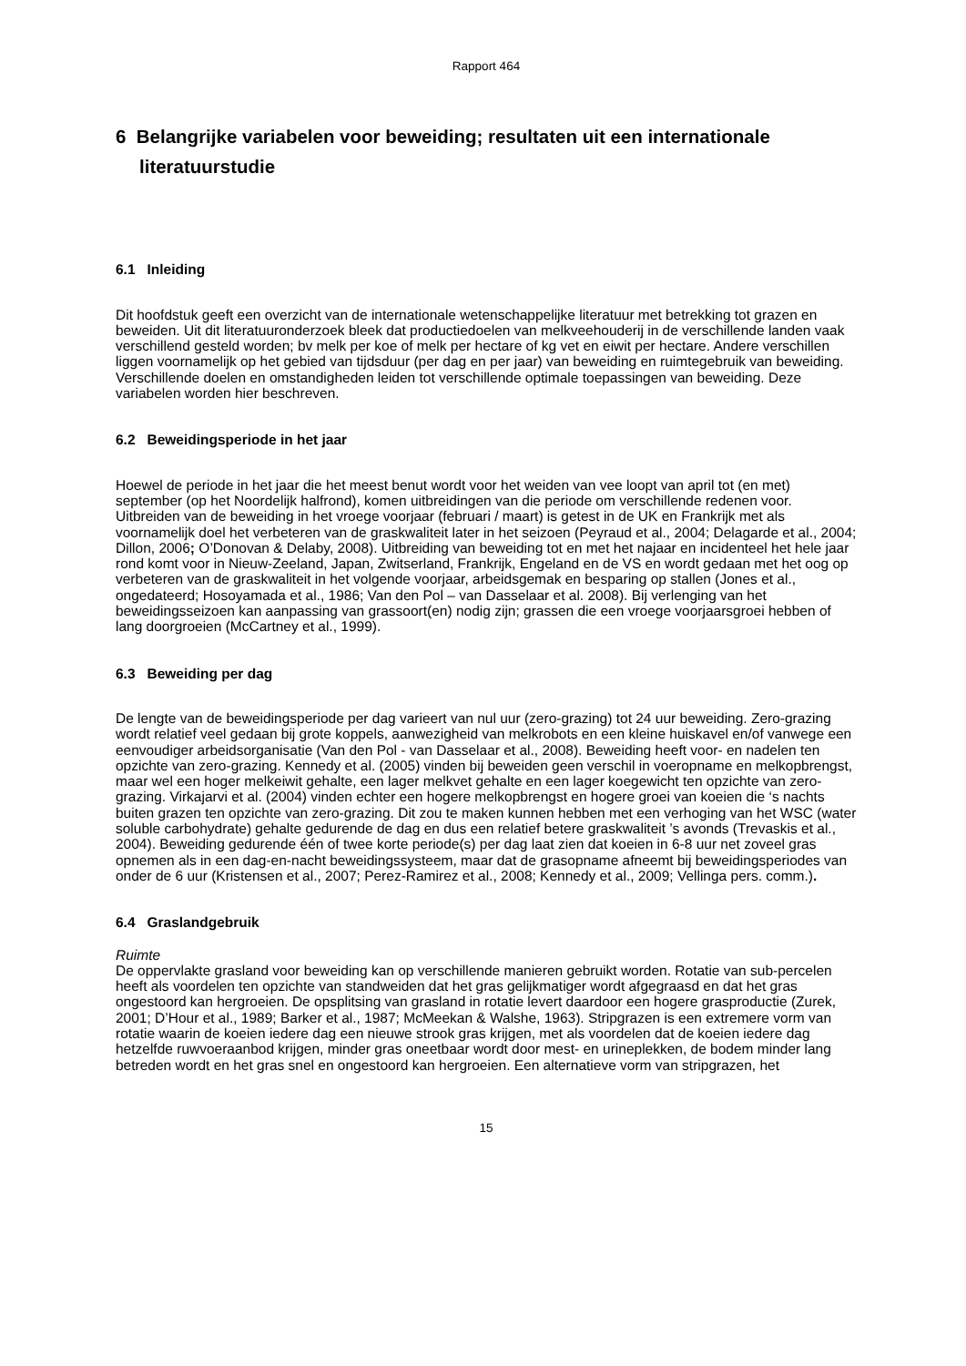Rapport 464
6 Belangrijke variabelen voor beweiding; resultaten uit een internationale literatuurstudie
6.1 Inleiding
Dit hoofdstuk geeft een overzicht van de internationale wetenschappelijke literatuur met betrekking tot grazen en beweiden. Uit dit literatuuronderzoek bleek dat productiedoelen van melkveehouderij in de verschillende landen vaak verschillend gesteld worden; bv melk per koe of melk per hectare of kg vet en eiwit per hectare. Andere verschillen liggen voornamelijk op het gebied van tijdsduur (per dag en per jaar) van beweiding en ruimtegebruik van beweiding. Verschillende doelen en omstandigheden leiden tot verschillende optimale toepassingen van beweiding. Deze variabelen worden hier beschreven.
6.2 Beweidingsperiode in het jaar
Hoewel de periode in het jaar die het meest benut wordt voor het weiden van vee loopt van april tot (en met) september (op het Noordelijk halfrond), komen uitbreidingen van die periode om verschillende redenen voor. Uitbreiden van de beweiding in het vroege voorjaar (februari / maart) is getest in de UK en Frankrijk met als voornamelijk doel het verbeteren van de graskwaliteit later in het seizoen (Peyraud et al., 2004; Delagarde et al., 2004; Dillon, 2006; O’Donovan & Delaby, 2008). Uitbreiding van beweiding tot en met het najaar en incidenteel het hele jaar rond komt voor in Nieuw-Zeeland, Japan, Zwitserland, Frankrijk, Engeland en de VS en wordt gedaan met het oog op verbeteren van de graskwaliteit in het volgende voorjaar, arbeidsgemak en besparing op stallen (Jones et al., ongedateerd; Hosoyamada et al., 1986; Van den Pol – van Dasselaar et al. 2008). Bij verlenging van het beweidingsseizoen kan aanpassing van grassoort(en) nodig zijn; grassen die een vroege voorjaarsgroei hebben of lang doorgroeien (McCartney et al., 1999).
6.3 Beweiding per dag
De lengte van de beweidingsperiode per dag varieert van nul uur (zero-grazing) tot 24 uur beweiding. Zero-grazing wordt relatief veel gedaan bij grote koppels, aanwezigheid van melkrobots en een kleine huiskavel en/of vanwege een eenvoudiger arbeidsorganisatie (Van den Pol - van Dasselaar et al., 2008). Beweiding heeft voor- en nadelen ten opzichte van zero-grazing. Kennedy et al. (2005) vinden bij beweiden geen verschil in voeropname en melkopbrengst, maar wel een hoger melkeiwit gehalte, een lager melkvet gehalte en een lager koegewicht ten opzichte van zero-grazing. Virkajarvi et al. (2004) vinden echter een hogere melkopbrengst en hogere groei van koeien die ‘s nachts buiten grazen ten opzichte van zero-grazing. Dit zou te maken kunnen hebben met een verhoging van het WSC (water soluble carbohydrate) gehalte gedurende de dag en dus een relatief betere graskwaliteit ’s avonds (Trevaskis et al., 2004). Beweiding gedurende één of twee korte periode(s) per dag laat zien dat koeien in 6-8 uur net zoveel gras opnemen als in een dag-en-nacht beweidingssysteem, maar dat de grasopname afneemt bij beweidingsperiodes van onder de 6 uur (Kristensen et al., 2007; Perez-Ramirez et al., 2008; Kennedy et al., 2009; Vellinga pers. comm.).
6.4 Graslandgebruik
Ruimte
De oppervlakte grasland voor beweiding kan op verschillende manieren gebruikt worden. Rotatie van sub-percelen heeft als voordelen ten opzichte van standweiden dat het gras gelijkmatiger wordt afgegraasd en dat het gras ongestoord kan hergroeien. De opsplitsing van grasland in rotatie levert daardoor een hogere grasproductie (Zurek, 2001; D’Hour et al., 1989; Barker et al., 1987; McMeekan & Walshe, 1963). Stripgrazen is een extremere vorm van rotatie waarin de koeien iedere dag een nieuwe strook gras krijgen, met als voordelen dat de koeien iedere dag hetzelfde ruwvoeraanbod krijgen, minder gras oneetbaar wordt door mest- en urineplekken, de bodem minder lang betreden wordt en het gras snel en ongestoord kan hergroeien. Een alternatieve vorm van stripgrazen, het
15